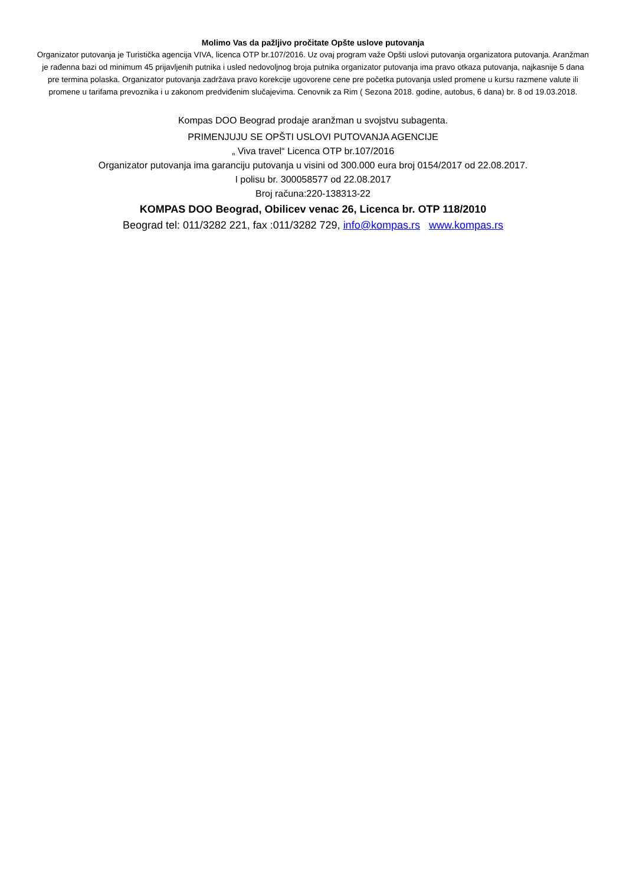Molimo Vas da pažljivo pročitate Opšte uslove putovanja
Organizator putovanja je Turistička agencija VIVA, licenca OTP br.107/2016. Uz ovaj program važe Opšti uslovi putovanja organizatora putovanja. Aranžman je rađenna bazi od minimum 45 prijavljenih putnika i usled nedovoljnog broja putnika organizator putovanja ima pravo otkaza putovanja, najkasnije 5 dana pre termina polaska. Organizator putovanja zadržava pravo korekcije ugovorene cene pre početka putovanja usled promene u kursu razmene valute ili promene u tarifama prevoznika i u zakonom predviđenim slučajevima. Cenovnik za Rim ( Sezona 2018. godine, autobus, 6 dana) br. 8 od 19.03.2018.
Kompas DOO Beograd prodaje aranžman u svojstvu subagenta.
PRIMENJUJU SE OPŠTI USLOVI PUTOVANJA AGENCIJE
„ Viva travel“ Licenca OTP br.107/2016
Organizator putovanja ima garanciju putovanja u visini od 300.000 eura broj 0154/2017 od 22.08.2017.
I polisu br. 300058577 od 22.08.2017
Broj računa:220-138313-22
KOMPAS DOO Beograd, Obilicev venac 26, Licenca br. OTP 118/2010
Beograd tel: 011/3282 221, fax :011/3282 729, info@kompas.rs www.kompas.rs